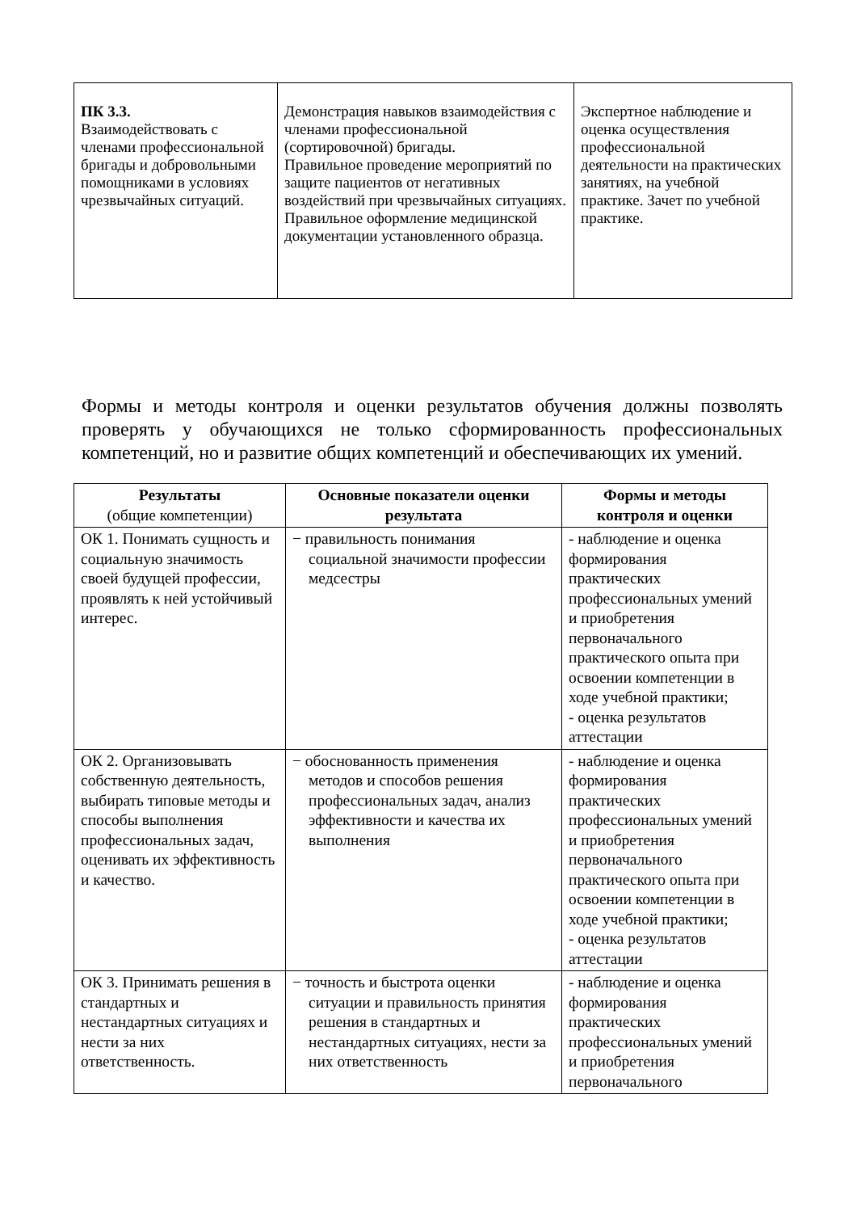| ПК 3.3. Взаимодействовать с членами профессиональной бригады и добровольными помощниками в условиях чрезвычайных ситуаций. | Демонстрация навыков взаимодействия с членами профессиональной (сортировочной) бригады. Правильное проведение мероприятий по защите пациентов от негативных воздействий при чрезвычайных ситуациях. Правильное оформление медицинской документации установленного образца. | Экспертное наблюдение и оценка осуществления профессиональной деятельности на практических занятиях, на учебной практике. Зачет по учебной практике. |
Формы и методы контроля и оценки результатов обучения должны позволять проверять у обучающихся не только сформированность профессиональных компетенций, но и развитие общих компетенций и обеспечивающих их умений.
| Результаты (общие компетенции) | Основные показатели оценки результата | Формы и методы контроля и оценки |
| --- | --- | --- |
| ОК 1. Понимать сущность и социальную значимость своей будущей профессии, проявлять к ней устойчивый интерес. | − правильность понимания социальной значимости профессии медсестры | - наблюдение и оценка формирования практических профессиональных умений и приобретения первоначального практического опыта при освоении компетенции в ходе учебной практики; - оценка результатов аттестации |
| ОК 2. Организовывать собственную деятельность, выбирать типовые методы и способы выполнения профессиональных задач, оценивать их эффективность и качество. | − обоснованность применения методов и способов решения профессиональных задач, анализ эффективности и качества их выполнения | - наблюдение и оценка формирования практических профессиональных умений и приобретения первоначального практического опыта при освоении компетенции в ходе учебной практики; - оценка результатов аттестации |
| ОК 3. Принимать решения в стандартных и нестандартных ситуациях и нести за них ответственность. | − точность и быстрота оценки ситуации и правильность принятия решения в стандартных и нестандартных ситуациях, нести за них ответственность | - наблюдение и оценка формирования практических профессиональных умений и приобретения первоначального |